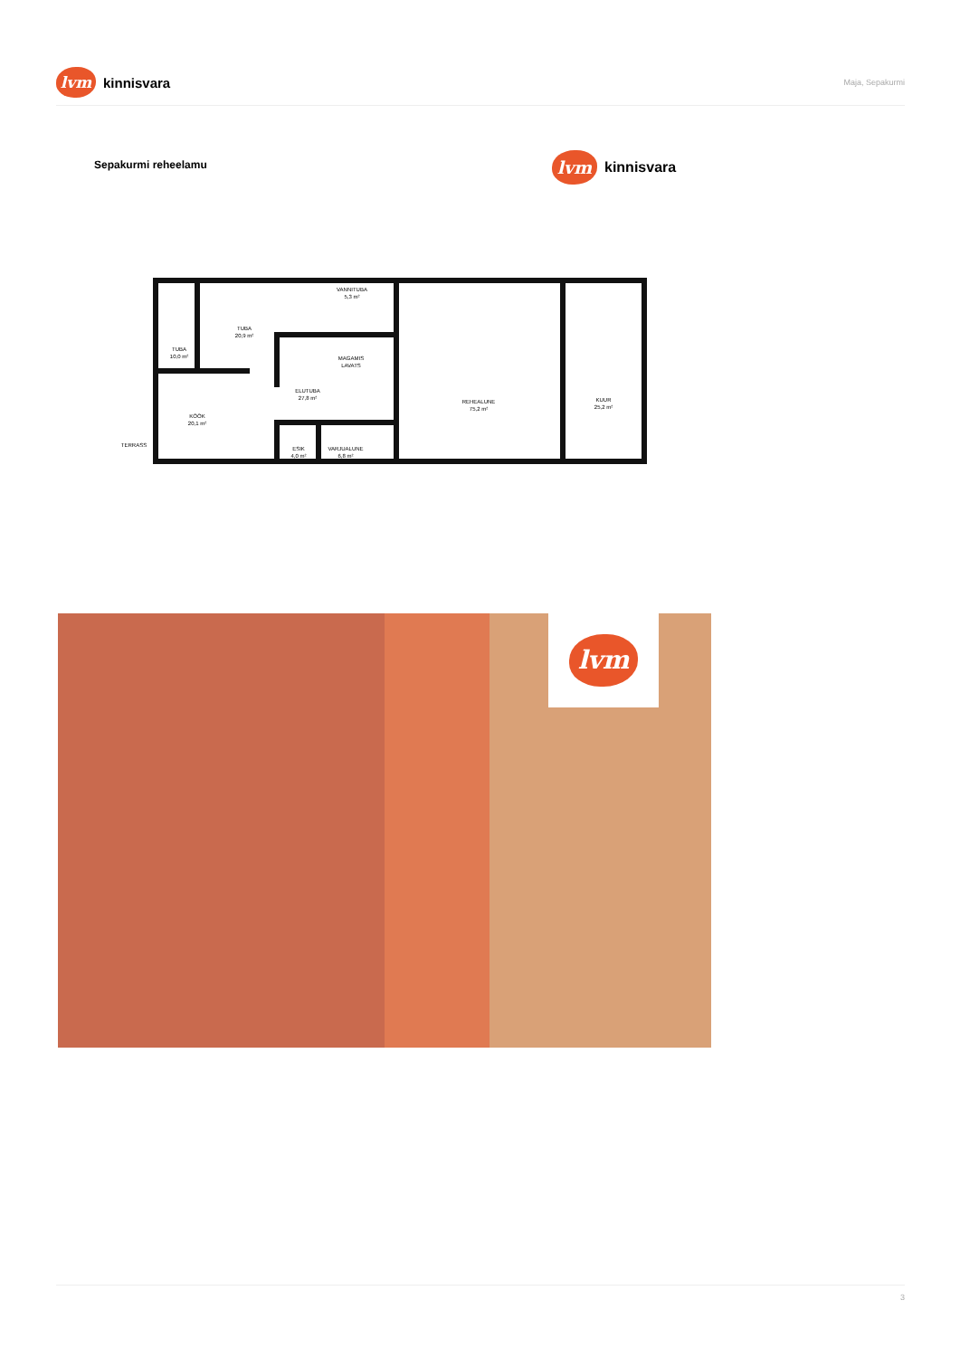lvm kinnisvara
Maja, Sepakurmi
Sepakurmi reheelamu lvm kinnisvara
TUBA
20,9 m²
TUBA
10,0 m²
VANNITUBA
5,3 m²
MAGAMIS
LAVATS
ELUTUBA
27,8 m²
KÖÖK
20,1 m²
TERRASS
ESIK
4,0 m²
VARJUALUNE
6,8 m²
REHEALUNE
75,2 m²
KUUR
25,2 m²
lvm
3